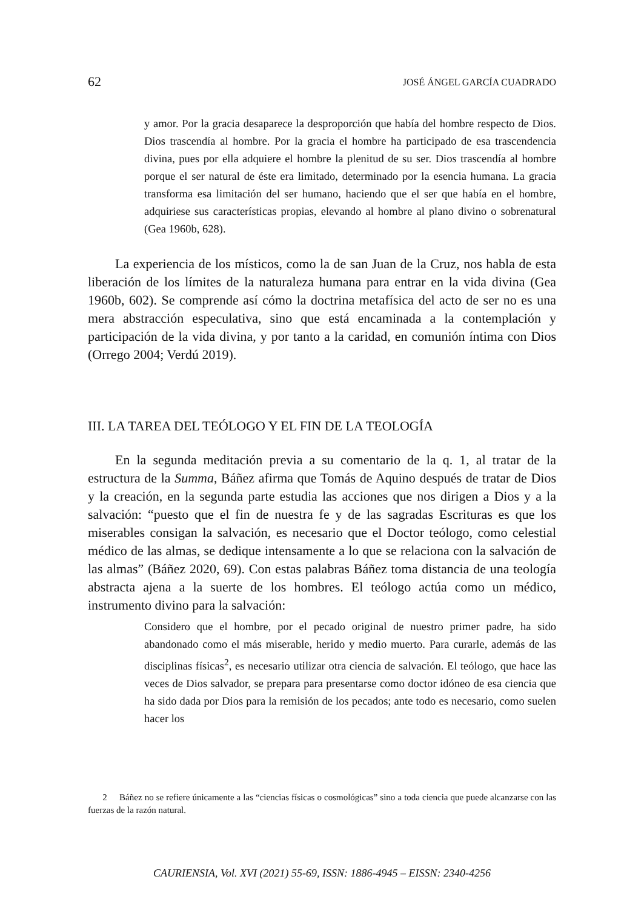62 JOSÉ ÁNGEL GARCÍA CUADRADO
y amor. Por la gracia desaparece la desproporción que había del hombre respecto de Dios. Dios trascendía al hombre. Por la gracia el hombre ha participado de esa trascendencia divina, pues por ella adquiere el hombre la plenitud de su ser. Dios trascendía al hombre porque el ser natural de éste era limitado, determinado por la esencia humana. La gracia transforma esa limitación del ser humano, haciendo que el ser que había en el hombre, adquiriese sus características propias, elevando al hombre al plano divino o sobrenatural (Gea 1960b, 628).
La experiencia de los místicos, como la de san Juan de la Cruz, nos habla de esta liberación de los límites de la naturaleza humana para entrar en la vida divina (Gea 1960b, 602). Se comprende así cómo la doctrina metafísica del acto de ser no es una mera abstracción especulativa, sino que está encaminada a la contemplación y participación de la vida divina, y por tanto a la caridad, en comunión íntima con Dios (Orrego 2004; Verdú 2019).
III. LA TAREA DEL TEÓLOGO Y EL FIN DE LA TEOLOGÍA
En la segunda meditación previa a su comentario de la q. 1, al tratar de la estructura de la Summa, Báñez afirma que Tomás de Aquino después de tratar de Dios y la creación, en la segunda parte estudia las acciones que nos dirigen a Dios y a la salvación: “puesto que el fin de nuestra fe y de las sagradas Escrituras es que los miserables consigan la salvación, es necesario que el Doctor teólogo, como celestial médico de las almas, se dedique intensamente a lo que se relaciona con la salvación de las almas” (Báñez 2020, 69). Con estas palabras Báñez toma distancia de una teología abstracta ajena a la suerte de los hombres. El teólogo actúa como un médico, instrumento divino para la salvación:
Considero que el hombre, por el pecado original de nuestro primer padre, ha sido abandonado como el más miserable, herido y medio muerto. Para curarle, además de las disciplinas físicas<sup>2</sup>, es necesario utilizar otra ciencia de salvación. El teólogo, que hace las veces de Dios salvador, se prepara para presentarse como doctor idóneo de esa ciencia que ha sido dada por Dios para la remisión de los pecados; ante todo es necesario, como suelen hacer los
2 Báñez no se refiere únicamente a las “ciencias físicas o cosmológicas” sino a toda ciencia que puede alcanzarse con las fuerzas de la razón natural.
CAURIENSIA, Vol. XVI (2021) 55-69, ISSN: 1886-4945 – EISSN: 2340-4256